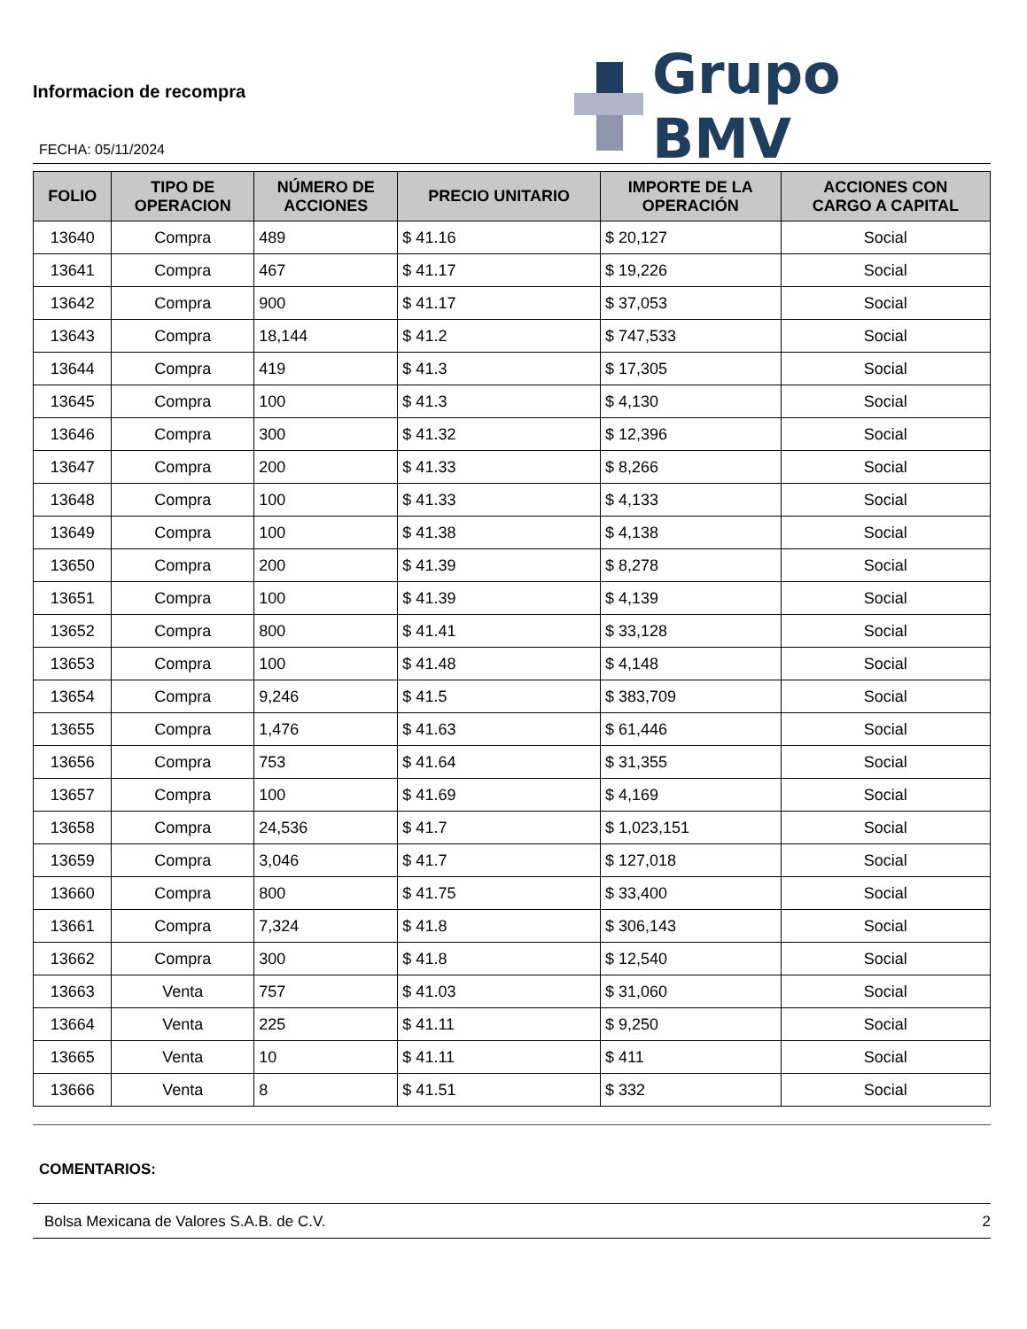Informacion de recompra
Grupo BMV
FECHA: 05/11/2024
| FOLIO | TIPO DE OPERACION | NÚMERO DE ACCIONES | PRECIO UNITARIO | IMPORTE DE LA OPERACIÓN | ACCIONES CON CARGO A CAPITAL |
| --- | --- | --- | --- | --- | --- |
| 13640 | Compra | 489 | $ 41.16 | $ 20,127 | Social |
| 13641 | Compra | 467 | $ 41.17 | $ 19,226 | Social |
| 13642 | Compra | 900 | $ 41.17 | $ 37,053 | Social |
| 13643 | Compra | 18,144 | $ 41.2 | $ 747,533 | Social |
| 13644 | Compra | 419 | $ 41.3 | $ 17,305 | Social |
| 13645 | Compra | 100 | $ 41.3 | $ 4,130 | Social |
| 13646 | Compra | 300 | $ 41.32 | $ 12,396 | Social |
| 13647 | Compra | 200 | $ 41.33 | $ 8,266 | Social |
| 13648 | Compra | 100 | $ 41.33 | $ 4,133 | Social |
| 13649 | Compra | 100 | $ 41.38 | $ 4,138 | Social |
| 13650 | Compra | 200 | $ 41.39 | $ 8,278 | Social |
| 13651 | Compra | 100 | $ 41.39 | $ 4,139 | Social |
| 13652 | Compra | 800 | $ 41.41 | $ 33,128 | Social |
| 13653 | Compra | 100 | $ 41.48 | $ 4,148 | Social |
| 13654 | Compra | 9,246 | $ 41.5 | $ 383,709 | Social |
| 13655 | Compra | 1,476 | $ 41.63 | $ 61,446 | Social |
| 13656 | Compra | 753 | $ 41.64 | $ 31,355 | Social |
| 13657 | Compra | 100 | $ 41.69 | $ 4,169 | Social |
| 13658 | Compra | 24,536 | $ 41.7 | $ 1,023,151 | Social |
| 13659 | Compra | 3,046 | $ 41.7 | $ 127,018 | Social |
| 13660 | Compra | 800 | $ 41.75 | $ 33,400 | Social |
| 13661 | Compra | 7,324 | $ 41.8 | $ 306,143 | Social |
| 13662 | Compra | 300 | $ 41.8 | $ 12,540 | Social |
| 13663 | Venta | 757 | $ 41.03 | $ 31,060 | Social |
| 13664 | Venta | 225 | $ 41.11 | $ 9,250 | Social |
| 13665 | Venta | 10 | $ 41.11 | $ 411 | Social |
| 13666 | Venta | 8 | $ 41.51 | $ 332 | Social |
COMENTARIOS:
Bolsa Mexicana de Valores S.A.B. de C.V. 2